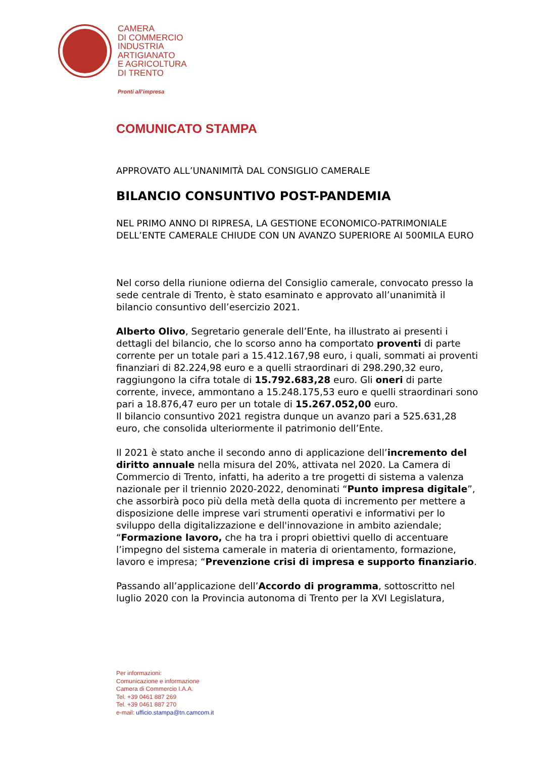CAMERA
DI COMMERCIO
INDUSTRIA
ARTIGIANATO
E AGRICOLTURA
DI TRENTO
Pronti all’impresa
COMUNICATO STAMPA
APPROVATO ALL’UNANIMITÀ DAL CONSIGLIO CAMERALE
BILANCIO CONSUNTIVO POST-PANDEMIA
NEL PRIMO ANNO DI RIPRESA, LA GESTIONE ECONOMICO-PATRIMONIALE DELL’ENTE CAMERALE CHIUDE CON UN AVANZO SUPERIORE AI 500MILA EURO
Nel corso della riunione odierna del Consiglio camerale, convocato presso la sede centrale di Trento, è stato esaminato e approvato all’unanimità il bilancio consuntivo dell’esercizio 2021.
Alberto Olivo, Segretario generale dell’Ente, ha illustrato ai presenti i dettagli del bilancio, che lo scorso anno ha comportato proventi di parte corrente per un totale pari a 15.412.167,98 euro, i quali, sommati ai proventi finanziari di 82.224,98 euro e a quelli straordinari di 298.290,32 euro, raggiungono la cifra totale di 15.792.683,28 euro. Gli oneri di parte corrente, invece, ammontano a 15.248.175,53 euro e quelli straordinari sono pari a 18.876,47 euro per un totale di 15.267.052,00 euro.
Il bilancio consuntivo 2021 registra dunque un avanzo pari a 525.631,28 euro, che consolida ulteriormente il patrimonio dell’Ente.
Il 2021 è stato anche il secondo anno di applicazione dell’incremento del diritto annuale nella misura del 20%, attivata nel 2020. La Camera di Commercio di Trento, infatti, ha aderito a tre progetti di sistema a valenza nazionale per il triennio 2020-2022, denominati “Punto impresa digitale”, che assorbirà poco più della metà della quota di incremento per mettere a disposizione delle imprese vari strumenti operativi e informativi per lo sviluppo della digitalizzazione e dell'innovazione in ambito aziendale; “Formazione lavoro, che ha tra i propri obiettivi quello di accentuare l’impegno del sistema camerale in materia di orientamento, formazione, lavoro e impresa; “Prevenzione crisi di impresa e supporto finanziario.
Passando all’applicazione dell’Accordo di programma, sottoscritto nel luglio 2020 con la Provincia autonoma di Trento per la XVI Legislatura,
Per informazioni:
Comunicazione e informazione
Camera di Commercio I.A.A.
Tel. +39 0461 887 269
Tel. +39 0461 887 270
e-mail: ufficio.stampa@tn.camcom.it